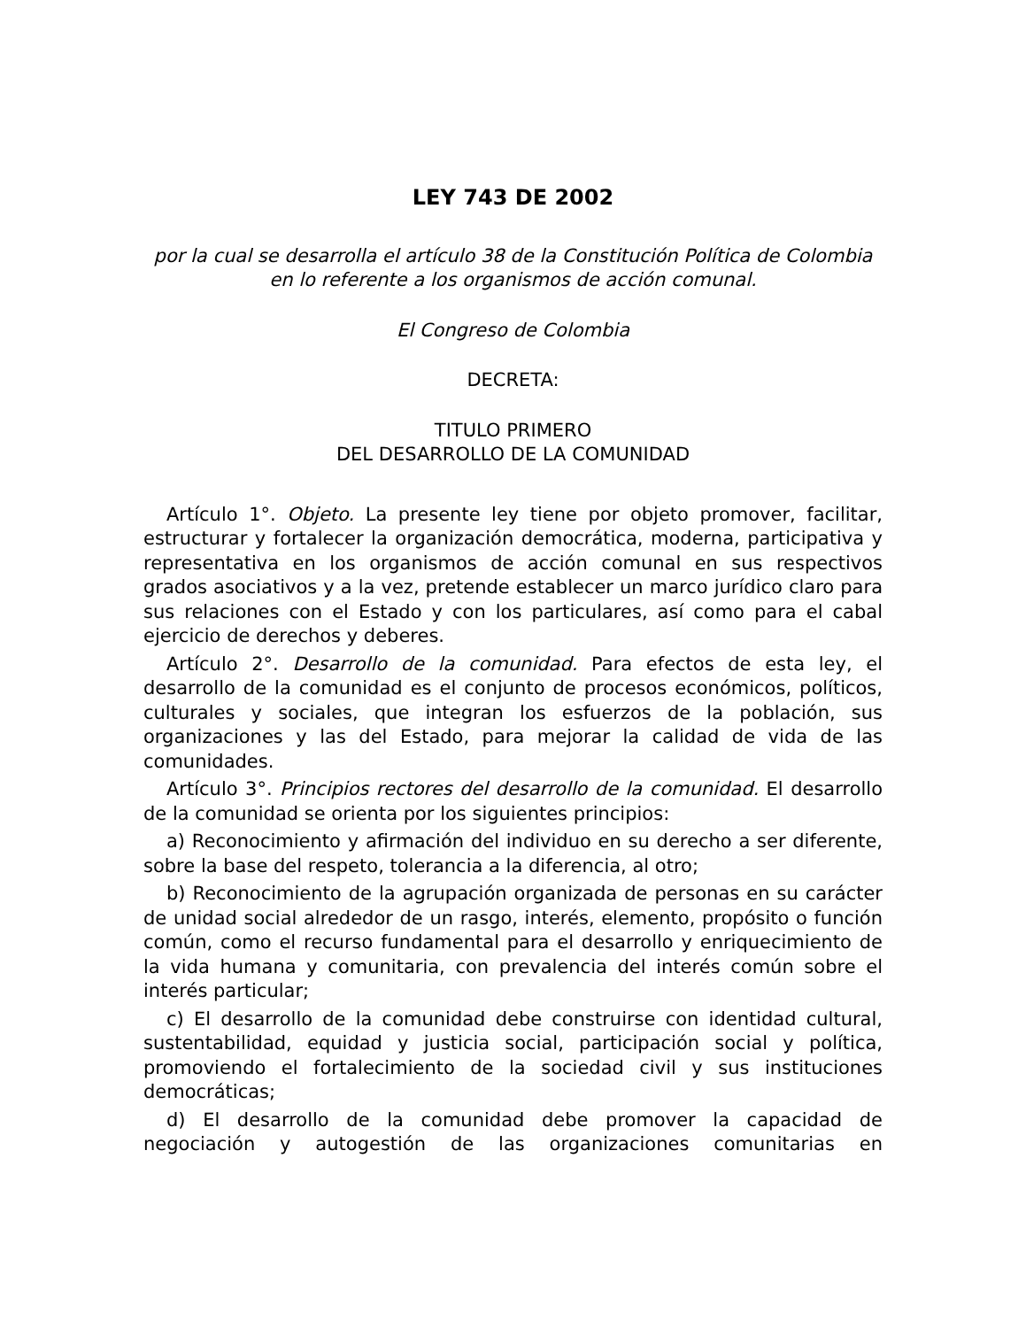LEY 743 DE 2002
por la cual se desarrolla el artículo 38 de la Constitución Política de Colombia en lo referente a los organismos de acción comunal.
El Congreso de Colombia
DECRETA:
TITULO PRIMERO
DEL DESARROLLO DE LA COMUNIDAD
Artículo 1°. Objeto. La presente ley tiene por objeto promover, facilitar, estructurar y fortalecer la organización democrática, moderna, participativa y representativa en los organismos de acción comunal en sus respectivos grados asociativos y a la vez, pretende establecer un marco jurídico claro para sus relaciones con el Estado y con los particulares, así como para el cabal ejercicio de derechos y deberes.
Artículo 2°. Desarrollo de la comunidad. Para efectos de esta ley, el desarrollo de la comunidad es el conjunto de procesos económicos, políticos, culturales y sociales, que integran los esfuerzos de la población, sus organizaciones y las del Estado, para mejorar la calidad de vida de las comunidades.
Artículo 3°. Principios rectores del desarrollo de la comunidad. El desarrollo de la comunidad se orienta por los siguientes principios:
a) Reconocimiento y afirmación del individuo en su derecho a ser diferente, sobre la base del respeto, tolerancia a la diferencia, al otro;
b) Reconocimiento de la agrupación organizada de personas en su carácter de unidad social alrededor de un rasgo, interés, elemento, propósito o función común, como el recurso fundamental para el desarrollo y enriquecimiento de la vida humana y comunitaria, con prevalencia del interés común sobre el interés particular;
c) El desarrollo de la comunidad debe construirse con identidad cultural, sustentabilidad, equidad y justicia social, participación social y política, promoviendo el fortalecimiento de la sociedad civil y sus instituciones democráticas;
d) El desarrollo de la comunidad debe promover la capacidad de negociación y autogestión de las organizaciones comunitarias en